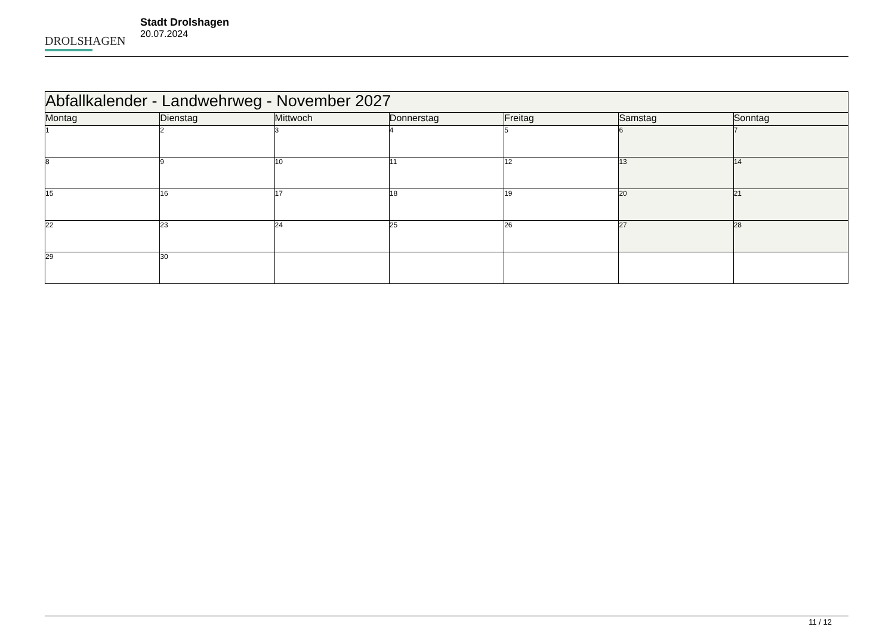DROLSHAGEN
Stadt Drolshagen
20.07.2024
| Abfallkalender - Landwehrweg - November 2027 | | | | | | |
| --- | --- | --- | --- | --- | --- | --- |
| Montag | Dienstag | Mittwoch | Donnerstag | Freitag | Samstag | Sonntag |
| 1 | 2 | 3 | 4 | 5 | 6 | 7 |
| 8 | 9 | 10 | 11 | 12 | 13 | 14 |
| 15 | 16 | 17 | 18 | 19 | 20 | 21 |
| 22 | 23 | 24 | 25 | 26 | 27 | 28 |
| 29 | 30 | | | | | |
11 / 12